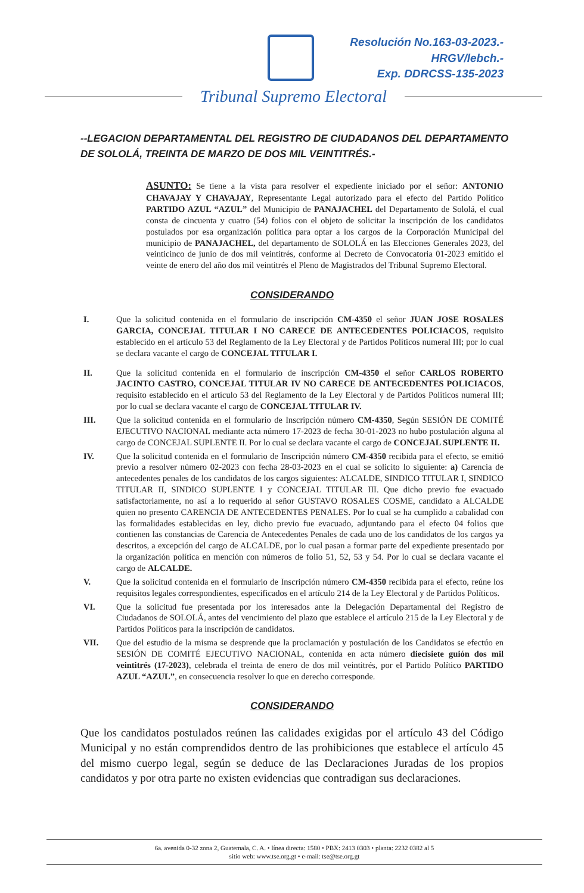Resolución No.163-03-2023.-
HRGV/lebch.-
Exp. DDRCSS-135-2023
Tribunal Supremo Electoral
--LEGACION DEPARTAMENTAL DEL REGISTRO DE CIUDADANOS DEL DEPARTAMENTO DE SOLOLÁ, TREINTA DE MARZO DE DOS MIL VEINTITRÉS.-
ASUNTO: Se tiene a la vista para resolver el expediente iniciado por el señor: ANTONIO CHAVAJAY Y CHAVAJAY, Representante Legal autorizado para el efecto del Partido Político PARTIDO AZUL “AZUL” del Municipio de PANAJACHEL del Departamento de Sololá, el cual consta de cincuenta y cuatro (54) folios con el objeto de solicitar la inscripción de los candidatos postulados por esa organización política para optar a los cargos de la Corporación Municipal del municipio de PANAJACHEL, del departamento de SOLOLÁ en las Elecciones Generales 2023, del veinticinco de junio de dos mil veintitrés, conforme al Decreto de Convocatoria 01-2023 emitido el veinte de enero del año dos mil veintitrés el Pleno de Magistrados del Tribunal Supremo Electoral.
CONSIDERANDO
I. Que la solicitud contenida en el formulario de inscripción CM-4350 el señor JUAN JOSE ROSALES GARCIA, CONCEJAL TITULAR I NO CARECE DE ANTECEDENTES POLICIACOS, requisito establecido en el artículo 53 del Reglamento de la Ley Electoral y de Partidos Políticos numeral III; por lo cual se declara vacante el cargo de CONCEJAL TITULAR I.
II. Que la solicitud contenida en el formulario de inscripción CM-4350 el señor CARLOS ROBERTO JACINTO CASTRO, CONCEJAL TITULAR IV NO CARECE DE ANTECEDENTES POLICIACOS, requisito establecido en el artículo 53 del Reglamento de la Ley Electoral y de Partidos Políticos numeral III; por lo cual se declara vacante el cargo de CONCEJAL TITULAR IV.
III. Que la solicitud contenida en el formulario de Inscripción número CM-4350, Según SESIÓN DE COMITÉ EJECUTIVO NACIONAL mediante acta número 17-2023 de fecha 30-01-2023 no hubo postulación alguna al cargo de CONCEJAL SUPLENTE II. Por lo cual se declara vacante el cargo de CONCEJAL SUPLENTE II.
IV. Que la solicitud contenida en el formulario de Inscripción número CM-4350 recibida para el efecto, se emitió previo a resolver número 02-2023 con fecha 28-03-2023 en el cual se solicito lo siguiente: a) Carencia de antecedentes penales de los candidatos de los cargos siguientes: ALCALDE, SINDICO TITULAR I, SINDICO TITULAR II, SINDICO SUPLENTE I y CONCEJAL TITULAR III. Que dicho previo fue evacuado satisfactoriamente, no así a lo requerido al señor GUSTAVO ROSALES COSME, candidato a ALCALDE quien no presento CARENCIA DE ANTECEDENTES PENALES. Por lo cual se ha cumplido a cabalidad con las formalidades establecidas en ley, dicho previo fue evacuado, adjuntando para el efecto 04 folios que contienen las constancias de Carencia de Antecedentes Penales de cada uno de los candidatos de los cargos ya descritos, a excepción del cargo de ALCALDE, por lo cual pasan a formar parte del expediente presentado por la organización política en mención con números de folio 51, 52, 53 y 54. Por lo cual se declara vacante el cargo de ALCALDE.
V. Que la solicitud contenida en el formulario de Inscripción número CM-4350 recibida para el efecto, reúne los requisitos legales correspondientes, especificados en el artículo 214 de la Ley Electoral y de Partidos Políticos.
VI. Que la solicitud fue presentada por los interesados ante la Delegación Departamental del Registro de Ciudadanos de SOLOLÁ, antes del vencimiento del plazo que establece el artículo 215 de la Ley Electoral y de Partidos Políticos para la inscripción de candidatos.
VII. Que del estudio de la misma se desprende que la proclamación y postulación de los Candidatos se efectúo en SESIÓN DE COMITÉ EJECUTIVO NACIONAL, contenida en acta número diecisiete guión dos mil veintitrés (17-2023), celebrada el treinta de enero de dos mil veintitrés, por el Partido Político PARTIDO AZUL “AZUL”, en consecuencia resolver lo que en derecho corresponde.
CONSIDERANDO
Que los candidatos postulados reúnen las calidades exigidas por el artículo 43 del Código Municipal y no están comprendidos dentro de las prohibiciones que establece el artículo 45 del mismo cuerpo legal, según se deduce de las Declaraciones Juradas de los propios candidatos y por otra parte no existen evidencias que contradigan sus declaraciones.
6a. avenida 0-32 zona 2, Guatemala, C. A. • línea directa: 1580 • PBX: 2413 0303 • planta: 2232 0382 al 5
sitio web: www.tse.org.gt • e-mail: tse@tse.org.gt